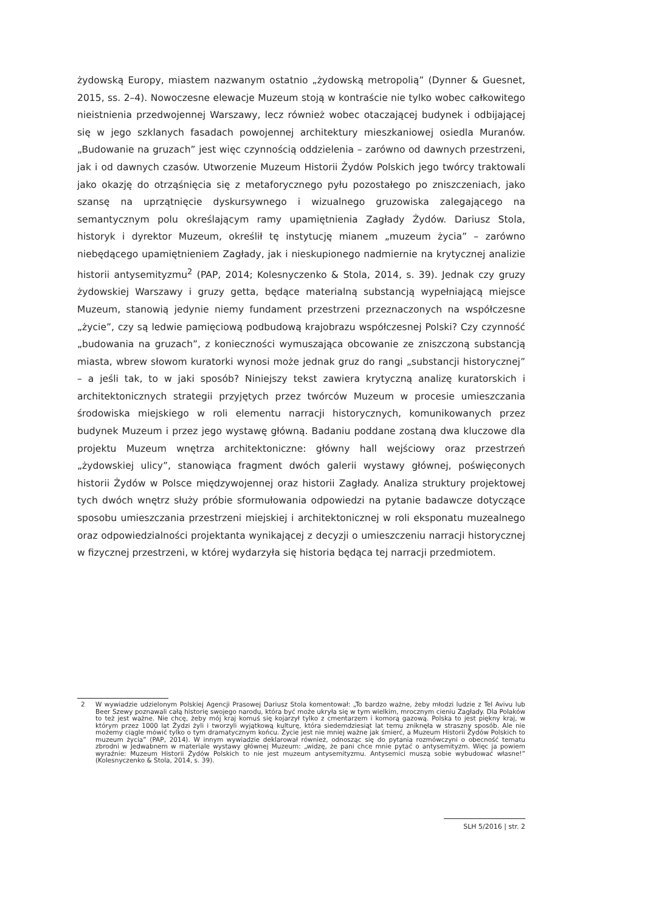żydowską Europy, miastem nazwanym ostatnio „żydowską metropolią” (Dynner & Guesnet, 2015, ss. 2–4). Nowoczesne elewacje Muzeum stoją w kontraście nie tylko wobec całkowitego nieistnienia przedwojennej Warszawy, lecz również wobec otaczającej budynek i odbijającej się w jego szklanych fasadach powojennej architektury mieszkaniowej osiedla Muranów. „Budowanie na gruzach” jest więc czynnością oddzielenia – zarówno od dawnych przestrzeni, jak i od dawnych czasów. Utworzenie Muzeum Historii Żydów Polskich jego twórcy traktowali jako okazję do otrząśnięcia się z metaforycznego pyłu pozostałego po zniszczeniach, jako szansę na uprzątnięcie dyskursywnego i wizualnego gruzowiska zalegającego na semantycznym polu określającym ramy upamiętnienia Zagłady Żydów. Dariusz Stola, historyk i dyrektor Muzeum, określił tę instytucję mianem „muzeum życia” – zarówno niebędącego upamiętnieniem Zagłady, jak i nieskupionego nadmiernie na krytycznej analizie historii antysemityzmu<sup>2</sup> (PAP, 2014; Kolesnyczenko & Stola, 2014, s. 39). Jednak czy gruzy żydowskiej Warszawy i gruzy getta, będące materialną substancją wypełniającą miejsce Muzeum, stanowią jedynie niemy fundament przestrzeni przeznaczonych na współczesne „życie”, czy są ledwie pamięciową podbudową krajobrazu współczesnej Polski? Czy czynność „budowania na gruzach”, z konieczności wymuszająca obcowanie ze zniszczoną substancją miasta, wbrew słowom kuratorki wynosi może jednak gruz do rangi „substancji historycznej” – a jeśli tak, to w jaki sposób? Niniejszy tekst zawiera krytyczną analizę kuratorskich i architektonicznych strategii przyjętych przez twórców Muzeum w procesie umieszczania środowiska miejskiego w roli elementu narracji historycznych, komunikowanych przez budynek Muzeum i przez jego wystawę główną. Badaniu poddane zostaną dwa kluczowe dla projektu Muzeum wnętrza architektoniczne: główny hall wejściowy oraz przestrzeń „żydowskiej ulicy”, stanowiąca fragment dwóch galerii wystawy głównej, poświęconych historii Żydów w Polsce międzywojennej oraz historii Zagłady. Analiza struktury projektowej tych dwóch wnętrz służy próbie sformułowania odpowiedzi na pytanie badawcze dotyczące sposobu umieszczania przestrzeni miejskiej i architektonicznej w roli eksponatu muzealnego oraz odpowiedzialności projektanta wynikającej z decyzji o umieszczeniu narracji historycznej w fizycznej przestrzeni, w której wydarzyła się historia będąca tej narracji przedmiotem.
2 W wywiadzie udzielonym Polskiej Agencji Prasowej Dariusz Stola komentował: „To bardzo ważne, żeby młodzi ludzie z Tel Avivu lub Beer Szewy poznawali całą historię swojego narodu, która być może ukryła się w tym wielkim, mrocznym cieniu Zagłady. Dla Polaków to też jest ważne. Nie chcę, żeby mój kraj komuś się kojarzył tylko z cmentarzem i komorą gazową. Polska to jest piękny kraj, w którym przez 1000 lat Żydzi żyli i tworzyli wyjątkową kulturę, która siedemdziesiąt lat temu zniknęła w straszny sposób. Ale nie możemy ciągle mówić tylko o tym dramatycznym końcu. Życie jest nie mniej ważne jak śmierć, a Muzeum Historii Żydów Polskich to muzeum życia” (PAP, 2014). W innym wywiadzie deklarował również, odnosząc się do pytania rozmówczyni o obecność tematu zbrodni w Jedwabnem w materiale wystawy głównej Muzeum: „widzę, że pani chce mnie pytać o antysemityzm. Więc ja powiem wyraźnie: Muzeum Historii Żydów Polskich to nie jest muzeum antysemityzmu. Antysemici muszą sobie wybudować własne!” (Kolesnyczenko & Stola, 2014, s. 39).
SLH 5/2016 | str. 2